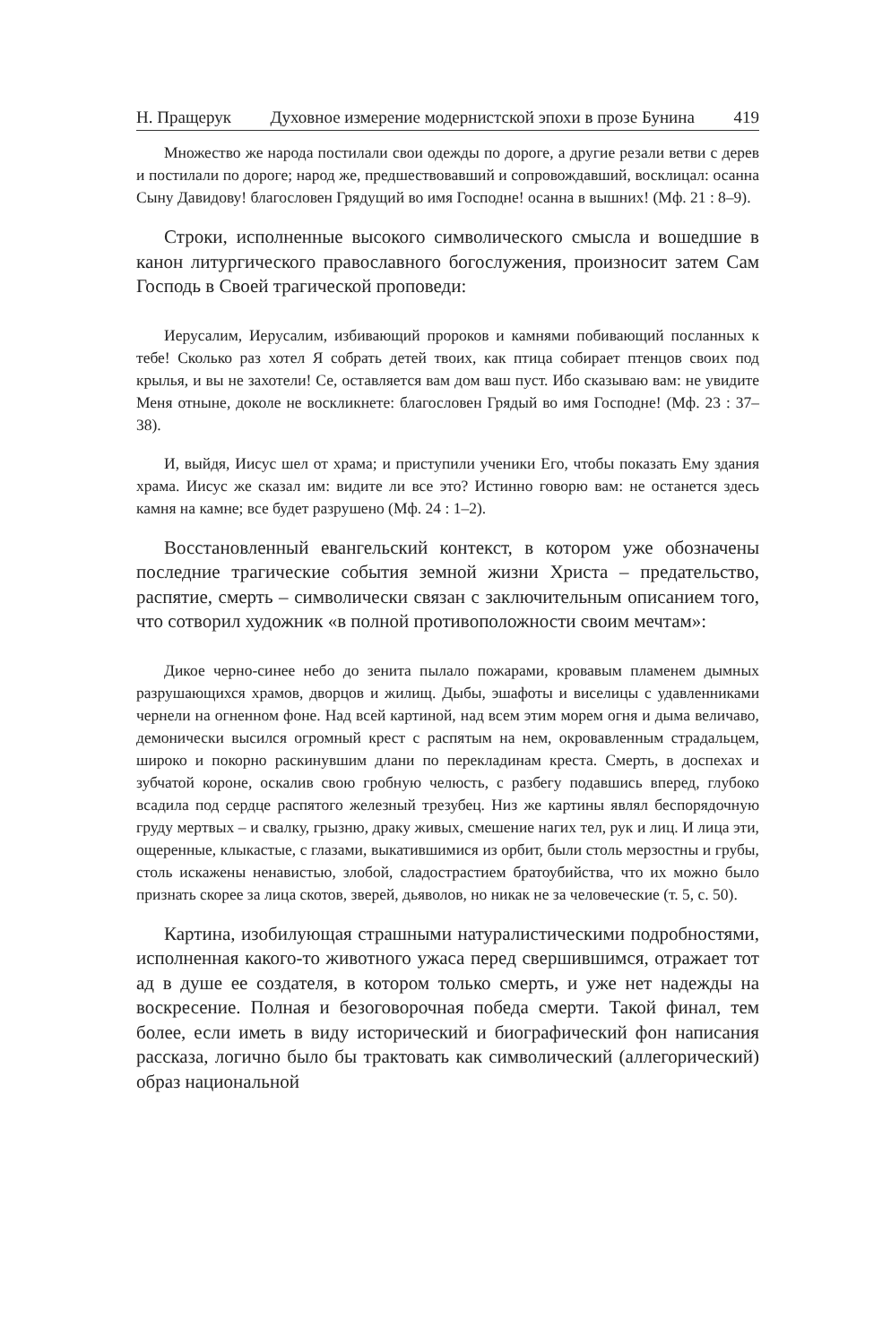Н. Пращерук Духовное измерение модернистской эпохи в прозе Бунина 419
Множество же народа постилали свои одежды по дороге, а другие резали ветви с дерев и постилали по дороге; народ же, предшествовавший и сопровождавший, восклицал: осанна Сыну Давидову! благословен Грядущий во имя Господне! осанна в вышних! (Мф. 21 : 8–9).
Строки, исполненные высокого символического смысла и вошедшие в канон литургического православного богослужения, произносит затем Сам Господь в Своей трагической проповеди:
Иерусалим, Иерусалим, избивающий пророков и камнями побивающий посланных к тебе! Сколько раз хотел Я собрать детей твоих, как птица собирает птенцов своих под крылья, и вы не захотели! Се, оставляется вам дом ваш пуст. Ибо сказываю вам: не увидите Меня отныне, доколе не воскликнете: благословен Грядый во имя Господне! (Мф. 23 : 37–38).
И, выйдя, Иисус шел от храма; и приступили ученики Его, чтобы показать Ему здания храма. Иисус же сказал им: видите ли все это? Истинно говорю вам: не останется здесь камня на камне; все будет разрушено (Мф. 24 : 1–2).
Восстановленный евангельский контекст, в котором уже обозначены последние трагические события земной жизни Христа – предательство, распятие, смерть – символически связан с заключительным описанием того, что сотворил художник «в полной противоположности своим мечтам»:
Дикое черно-синее небо до зенита пылало пожарами, кровавым пламенем дымных разрушающихся храмов, дворцов и жилищ. Дыбы, эшафоты и виселицы с удавленниками чернели на огненном фоне. Над всей картиной, над всем этим морем огня и дыма величаво, демонически высился огромный крест с распятым на нем, окровавленным страдальцем, широко и покорно раскинувшим длани по перекладинам креста. Смерть, в доспехах и зубчатой короне, оскалив свою гробную челюсть, с разбегу подавшись вперед, глубоко всадила под сердце распятого железный трезубец. Низ же картины являл беспорядочную груду мертвых – и свалку, грызню, драку живых, смешение нагих тел, рук и лиц. И лица эти, ощеренные, клыкастые, с глазами, выкатившимися из орбит, были столь мерзостны и грубы, столь искажены ненавистью, злобой, сладострастием братоубийства, что их можно было признать скорее за лица скотов, зверей, дьяволов, но никак не за человеческие (т. 5, с. 50).
Картина, изобилующая страшными натуралистическими подробностями, исполненная какого-то животного ужаса перед свершившимся, отражает тот ад в душе ее создателя, в котором только смерть, и уже нет надежды на воскресение. Полная и безоговорочная победа смерти. Такой финал, тем более, если иметь в виду исторический и биографический фон написания рассказа, логично было бы трактовать как символический (аллегорический) образ национальной